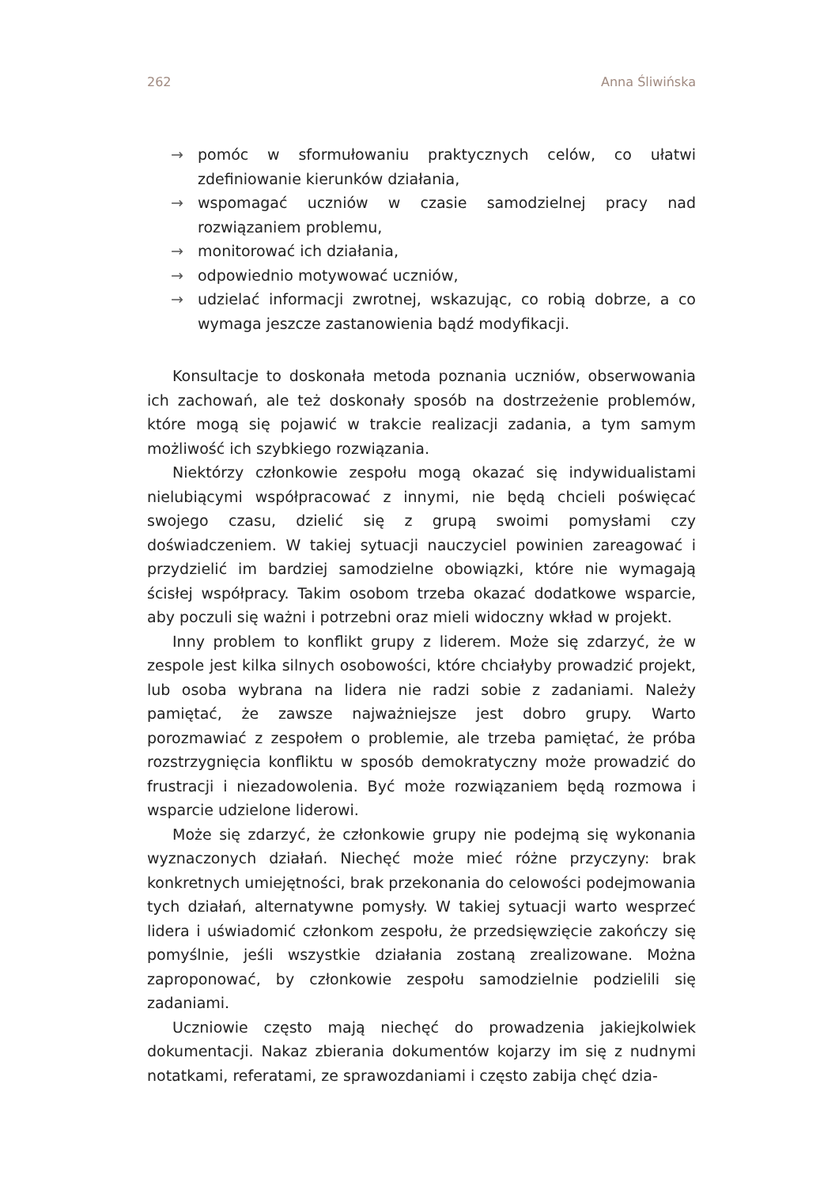262 Anna Śliwińska
→ pomóc w sformułowaniu praktycznych celów, co ułatwi zdefiniowanie kierunków działania,
→ wspomagać uczniów w czasie samodzielnej pracy nad rozwiązaniem problemu,
→ monitorować ich działania,
→ odpowiednio motywować uczniów,
→ udzielać informacji zwrotnej, wskazując, co robią dobrze, a co wymaga jeszcze zastanowienia bądź modyfikacji.
Konsultacje to doskonała metoda poznania uczniów, obserwowania ich zachowań, ale też doskonały sposób na dostrzeżenie problemów, które mogą się pojawić w trakcie realizacji zadania, a tym samym możliwość ich szybkiego rozwiązania.
Niektórzy członkowie zespołu mogą okazać się indywidualistami nielubiącymi współpracować z innymi, nie będą chcieli poświęcać swojego czasu, dzielić się z grupą swoimi pomysłami czy doświadczeniem. W takiej sytuacji nauczyciel powinien zareagować i przydzielić im bardziej samodzielne obowiązki, które nie wymagają ścisłej współpracy. Takim osobom trzeba okazać dodatkowe wsparcie, aby poczuli się ważni i potrzebni oraz mieli widoczny wkład w projekt.
Inny problem to konflikt grupy z liderem. Może się zdarzyć, że w zespole jest kilka silnych osobowości, które chciałyby prowadzić projekt, lub osoba wybrana na lidera nie radzi sobie z zadaniami. Należy pamiętać, że zawsze najważniejsze jest dobro grupy. Warto porozmawiać z zespołem o problemie, ale trzeba pamiętać, że próba rozstrzygnięcia konfliktu w sposób demokratyczny może prowadzić do frustracji i niezadowolenia. Być może rozwiązaniem będą rozmowa i wsparcie udzielone liderowi.
Może się zdarzyć, że członkowie grupy nie podejmą się wykonania wyznaczonych działań. Niechęć może mieć różne przyczyny: brak konkretnych umiejętności, brak przekonania do celowości podejmowania tych działań, alternatywne pomysły. W takiej sytuacji warto wesprzeć lidera i uświadomić członkom zespołu, że przedsięwzięcie zakończy się pomyślnie, jeśli wszystkie działania zostaną zrealizowane. Można zaproponować, by członkowie zespołu samodzielnie podzielili się zadaniami.
Uczniowie często mają niechęć do prowadzenia jakiejkolwiek dokumentacji. Nakaz zbierania dokumentów kojarzy im się z nudnymi notatkami, referatami, ze sprawozdaniami i często zabija chęć dzia-